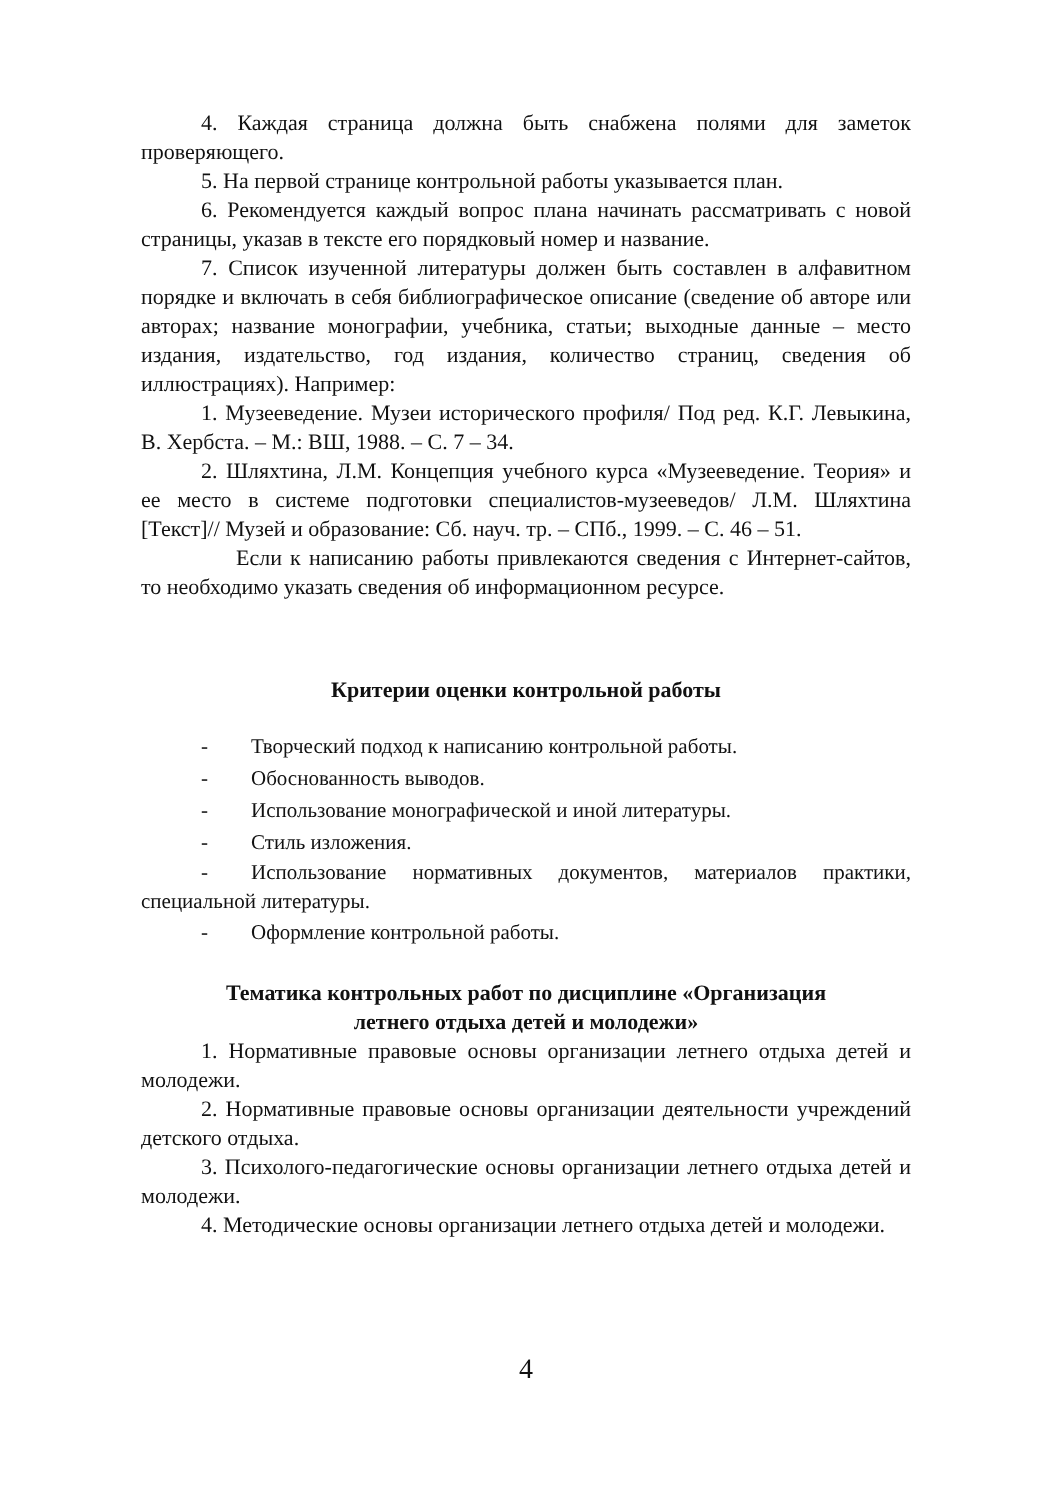4. Каждая страница должна быть снабжена полями для заметок проверяющего.
5. На первой странице контрольной работы указывается план.
6. Рекомендуется каждый вопрос плана начинать рассматривать с новой страницы, указав в тексте его порядковый номер и название.
7. Список изученной литературы должен быть составлен в алфавитном порядке и включать в себя библиографическое описание (сведение об авторе или авторах; название монографии, учебника, статьи; выходные данные – место издания, издательство, год издания, количество страниц, сведения об иллюстрациях). Например:
1. Музееведение. Музеи исторического профиля/ Под ред. К.Г. Левыкина, В. Хербста. – М.: ВШ, 1988. – С. 7 – 34.
2. Шляхтина, Л.М. Концепция учебного курса «Музееведение. Теория» и ее место в системе подготовки специалистов-музееведов/ Л.М. Шляхтина [Текст]// Музей и образование: Сб. науч. тр. – СПб., 1999. – С. 46 – 51.
Если к написанию работы привлекаются сведения с Интернет-сайтов, то необходимо указать сведения об информационном ресурсе.
Критерии оценки контрольной работы
- Творческий подход к написанию контрольной работы.
- Обоснованность выводов.
- Использование монографической и иной литературы.
- Стиль изложения.
- Использование нормативных документов, материалов практики, специальной литературы.
- Оформление контрольной работы.
Тематика контрольных работ по дисциплине «Организация
летнего отдыха детей и молодежи»
1. Нормативные правовые основы организации летнего отдыха детей и молодежи.
2. Нормативные правовые основы организации деятельности учреждений детского отдыха.
3. Психолого-педагогические основы организации летнего отдыха детей и молодежи.
4. Методические основы организации летнего отдыха детей и молодежи.
4